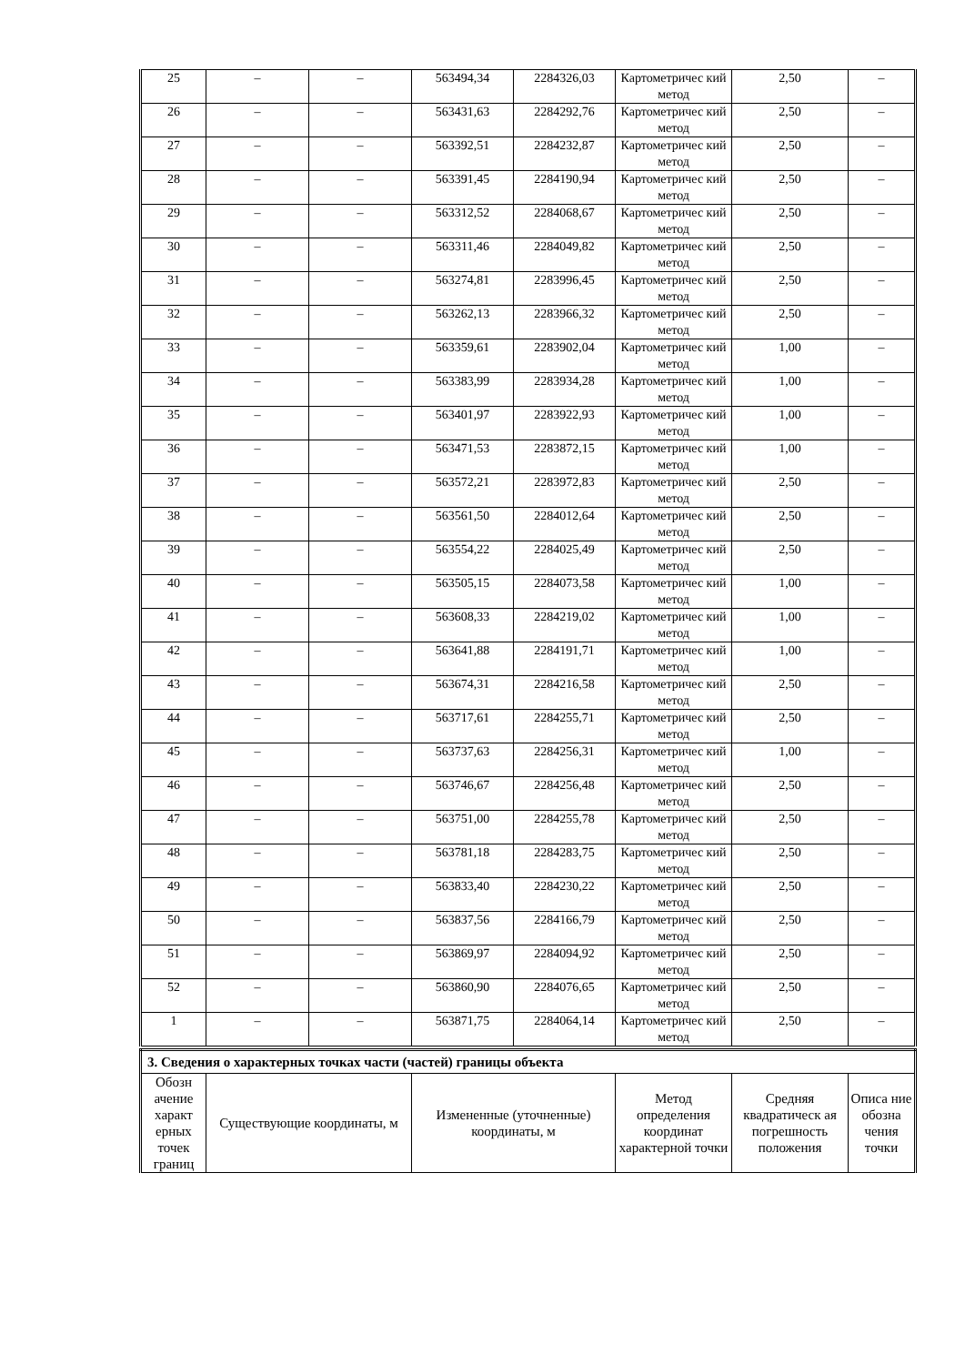| 25 | – | – | 563494,34 | 2284326,03 | Картометричес кий метод | 2,50 | – |
| 26 | – | – | 563431,63 | 2284292,76 | Картометричес кий метод | 2,50 | – |
| 27 | – | – | 563392,51 | 2284232,87 | Картометричес кий метод | 2,50 | – |
| 28 | – | – | 563391,45 | 2284190,94 | Картометричес кий метод | 2,50 | – |
| 29 | – | – | 563312,52 | 2284068,67 | Картометричес кий метод | 2,50 | – |
| 30 | – | – | 563311,46 | 2284049,82 | Картометричес кий метод | 2,50 | – |
| 31 | – | – | 563274,81 | 2283996,45 | Картометричес кий метод | 2,50 | – |
| 32 | – | – | 563262,13 | 2283966,32 | Картометричес кий метод | 2,50 | – |
| 33 | – | – | 563359,61 | 2283902,04 | Картометричес кий метод | 1,00 | – |
| 34 | – | – | 563383,99 | 2283934,28 | Картометричес кий метод | 1,00 | – |
| 35 | – | – | 563401,97 | 2283922,93 | Картометричес кий метод | 1,00 | – |
| 36 | – | – | 563471,53 | 2283872,15 | Картометричес кий метод | 1,00 | – |
| 37 | – | – | 563572,21 | 2283972,83 | Картометричес кий метод | 2,50 | – |
| 38 | – | – | 563561,50 | 2284012,64 | Картометричес кий метод | 2,50 | – |
| 39 | – | – | 563554,22 | 2284025,49 | Картометричес кий метод | 2,50 | – |
| 40 | – | – | 563505,15 | 2284073,58 | Картометричес кий метод | 1,00 | – |
| 41 | – | – | 563608,33 | 2284219,02 | Картометричес кий метод | 1,00 | – |
| 42 | – | – | 563641,88 | 2284191,71 | Картометричес кий метод | 1,00 | – |
| 43 | – | – | 563674,31 | 2284216,58 | Картометричес кий метод | 2,50 | – |
| 44 | – | – | 563717,61 | 2284255,71 | Картометричес кий метод | 2,50 | – |
| 45 | – | – | 563737,63 | 2284256,31 | Картометричес кий метод | 1,00 | – |
| 46 | – | – | 563746,67 | 2284256,48 | Картометричес кий метод | 2,50 | – |
| 47 | – | – | 563751,00 | 2284255,78 | Картометричес кий метод | 2,50 | – |
| 48 | – | – | 563781,18 | 2284283,75 | Картометричес кий метод | 2,50 | – |
| 49 | – | – | 563833,40 | 2284230,22 | Картометричес кий метод | 2,50 | – |
| 50 | – | – | 563837,56 | 2284166,79 | Картометричес кий метод | 2,50 | – |
| 51 | – | – | 563869,97 | 2284094,92 | Картометричес кий метод | 2,50 | – |
| 52 | – | – | 563860,90 | 2284076,65 | Картометричес кий метод | 2,50 | – |
| 1 | – | – | 563871,75 | 2284064,14 | Картометричес кий метод | 2,50 | – |
| 3. Сведения о характерных точках части (частей) границы объекта | | | | | |
| Обозн ачение характ ерных точек границ | Существующие координаты, м | Измененные (уточненные) координаты, м | Метод определения координат характерной точки | Средняя квадратическ ая погрешность положения | Описа ние обозна чения точки |